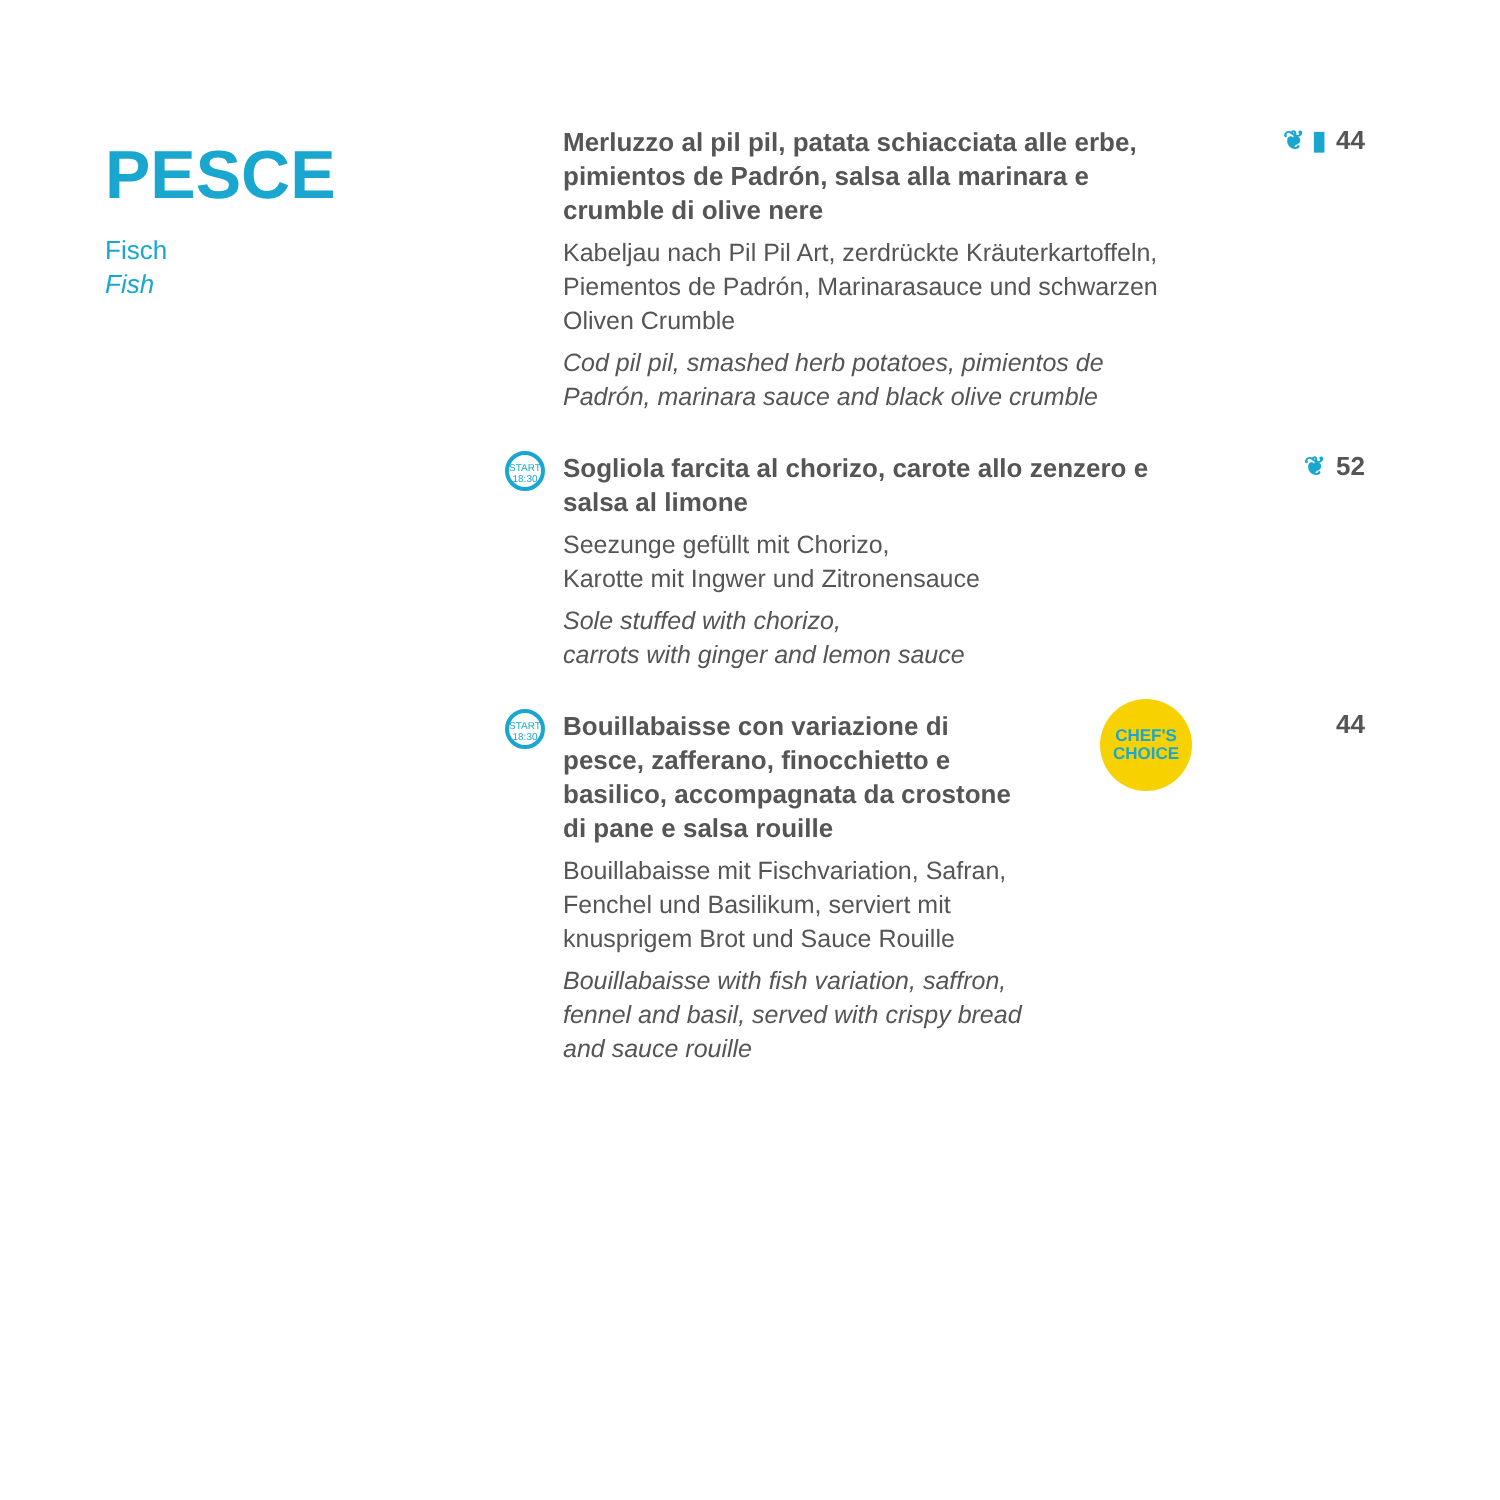PESCE
Fisch
Fish
Merluzzo al pil pil, patata schiacciata alle erbe, pimientos de Padrón, salsa alla marinara e crumble di olive nere
Kabeljau nach Pil Pil Art, zerdrückte Kräuterkartoffeln, Piementos de Padrón, Marinarasauce und schwarzen Oliven Crumble
Cod pil pil, smashed herb potatoes, pimientos de Padrón, marinara sauce and black olive crumble
❦ ▮ 44
START
18:30
Sogliola farcita al chorizo, carote allo zenzero e salsa al limone
Seezunge gefüllt mit Chorizo,
Karotte mit Ingwer und Zitronensauce
Sole stuffed with chorizo,
carrots with ginger and lemon sauce
❦ 52
START
18:30
Bouillabaisse con variazione di pesce, zafferano, finocchietto e basilico, accompagnata da crostone di pane e salsa rouille
Bouillabaisse mit Fischvariation, Safran, Fenchel und Basilikum, serviert mit knusprigem Brot und Sauce Rouille
Bouillabaisse with fish variation, saffron, fennel and basil, served with crispy bread and sauce rouille
CHEF'S
CHOICE
44